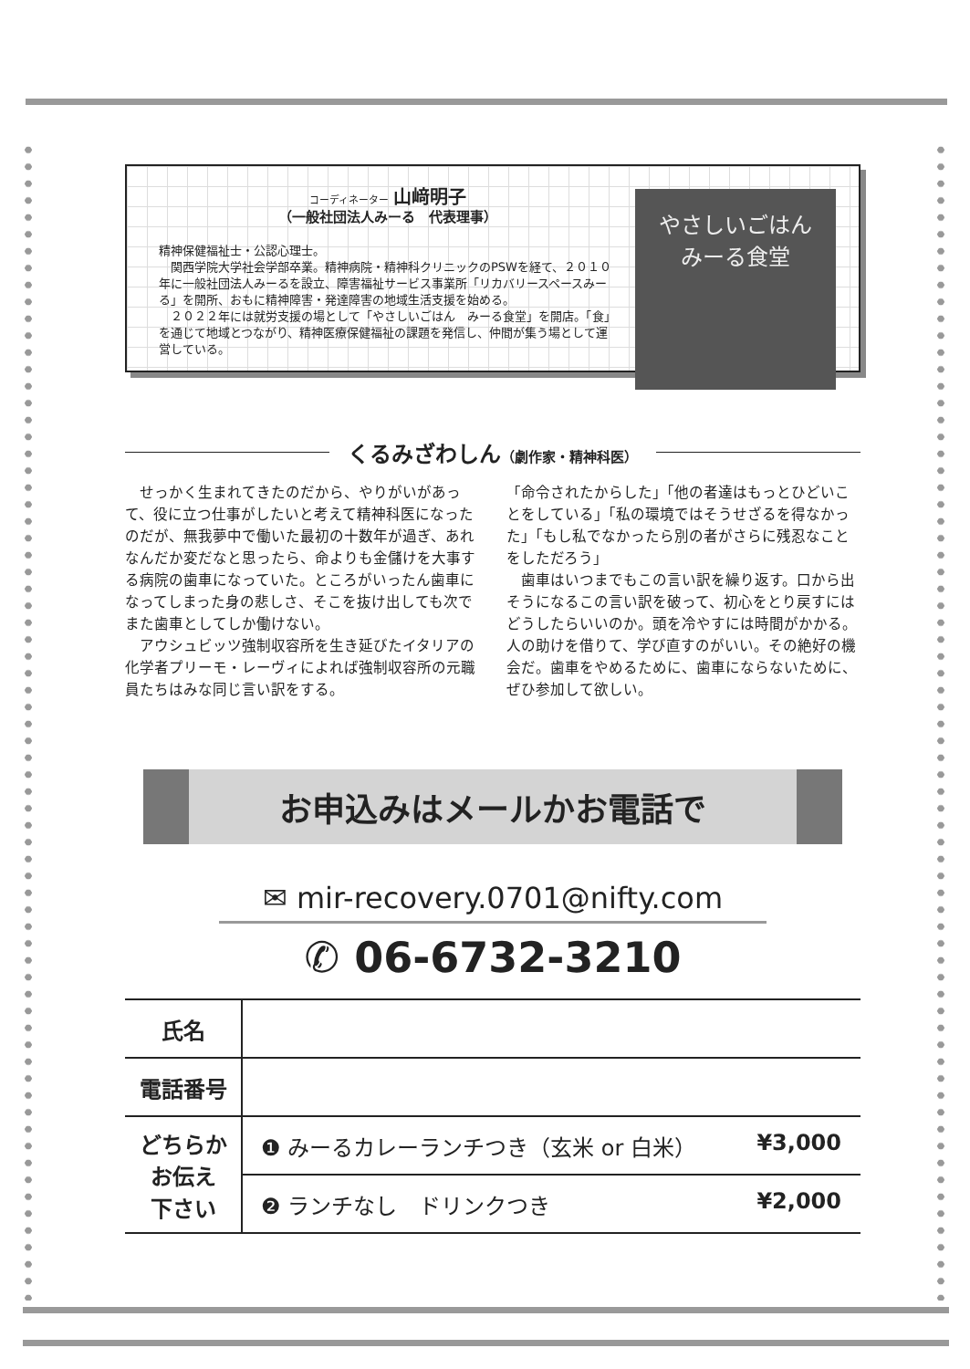コーディネーター 山﨑明子
（一般社団法人みーる　代表理事）
精神保健福祉士・公認心理士。
　関西学院大学社会学部卒業。精神病院・精神科クリニックのPSWを経て、２０１０年に一般社団法人みーるを設立、障害福祉サービス事業所「リカバリースペースみーる」を開所、おもに精神障害・発達障害の地域生活支援を始める。
　２０２２年には就労支援の場として「やさしいごはん　みーる食堂」を開店。「食」を通じて地域とつながり、精神医療保健福祉の課題を発信し、仲間が集う場として運営している。
やさしいごはん
みーる食堂
くるみざわしん（劇作家・精神科医）
　せっかく生まれてきたのだから、やりがいがあって、役に立つ仕事がしたいと考えて精神科医になったのだが、無我夢中で働いた最初の十数年が過ぎ、あれなんだか変だなと思ったら、命よりも金儲けを大事する病院の歯車になっていた。ところがいったん歯車になってしまった身の悲しさ、そこを抜け出しても次でまた歯車としてしか働けない。
　アウシュビッツ強制収容所を生き延びたイタリアの化学者プリーモ・レーヴィによれば強制収容所の元職員たちはみな同じ言い訳をする。
「命令されたからした」「他の者達はもっとひどいことをしている」「私の環境ではそうせざるを得なかった」「もし私でなかったら別の者がさらに残忍なことをしただろう」
　歯車はいつまでもこの言い訳を繰り返す。口から出そうになるこの言い訳を破って、初心をとり戻すにはどうしたらいいのか。頭を冷やすには時間がかかる。人の助けを借りて、学び直すのがいい。その絶好の機会だ。歯車をやめるために、歯車にならないために、ぜひ参加して欲しい。
お申込みはメールかお電話で
✉ mir-recovery.0701@nifty.com
✆ 06-6732-3210
| 氏名 | |
| 電話番号 | |
| どちらか お伝え 下さい | ❶ みーるカレーランチつき（玄米 or 白米） ¥3,000 |
| | ❷ ランチなし ドリンクつき ¥2,000 |